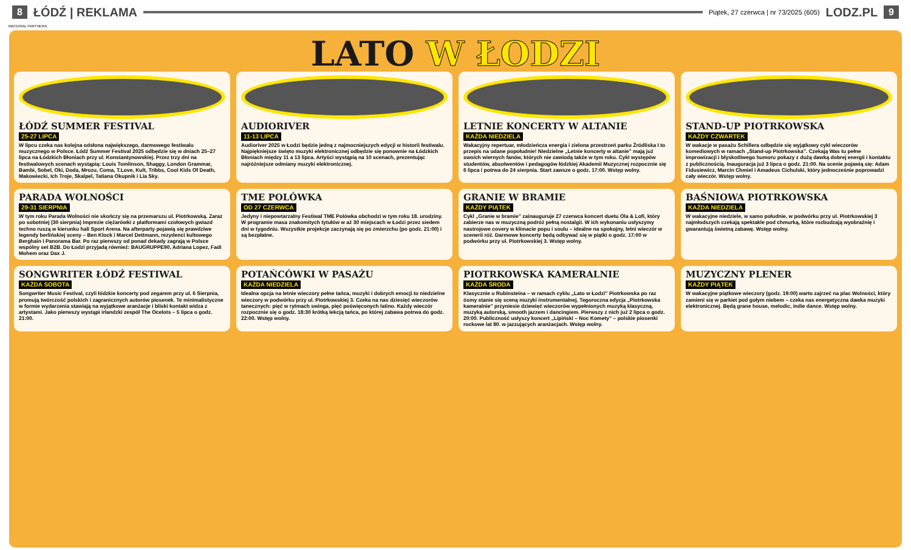8 ŁÓDŹ | REKLAMA Piątek, 27 czerwca | nr 73/2025 (605) LODZ.PL 9
MATERIAŁ PARTNERA
LATO W ŁODZI
ŁÓDŹ SUMMER FESTIVAL
25-27 LIPCA
W lipcu czeka nas kolejna odsłona największego, darmowego festiwalu muzycznego w Polsce. Łódź Summer Festival 2025 odbędzie się w dniach 25–27 lipca na Łódzkich Błoniach przy ul. Konstantynowskiej. Przez trzy dni na festiwalowych scenach wystąpią: Louis Tomlinson, Shaggy, London Grammar, Bambi, Sobel, Oki, Doda, Mrozu, Coma, T.Love, Kult, Tribbs, Cool Kids Of Death, Makowiecki, Ich Troje, Skalpel, Tatiana Okupnik i Lia Sky.
AUDIORIVER
11-13 LIPCA
Audioriver 2025 w Łodzi będzie jedną z najmocniejszych edycji w historii festiwalu. Najpiękniejsze święto muzyki elektronicznej odbędzie się ponownie na Łódzkich Błoniach między 11 a 13 lipca. Artyści wystąpią na 10 scenach, prezentując najróżniejsze odmiany muzyki elektronicznej.
LETNIE KONCERTY W ALTANIE
KAŻDA NIEDZIELA
Wakacyjny repertuar, młodzieńcza energia i zielona przestrzeń parku Źródliska I to przepis na udane popołudnie! Niedzielne „Letnie koncerty w altanie” mają już swoich wiernych fanów, których nie zawiodą także w tym roku. Cykl występów studentów, absolwentów i pedagogów łódzkiej Akademii Muzycznej rozpocznie się 6 lipca i potrwa do 24 sierpnia. Start zawsze o godz. 17:00. Wstęp wolny.
STAND-UP PIOTRKOWSKA
KAŻDY CZWARTEK
W wakacje w pasażu Schillera odbędzie się wyjątkowy cykl wieczorów komediowych w ramach „Stand-up Piotrkowska”. Czekają Was tu pełne improwizacji i błyskotliwego humoru pokazy z dużą dawką dobrej energii i kontaktu z publicznością. Inauguracja już 3 lipca o godz. 21:00. Na scenie pojawią się: Adam Fidusiewicz, Marcin Chmiel i Amadeus Cichulski, który jednocześnie poprowadzi cały wieczór. Wstęp wolny.
PARADA WOLNOŚCI
29-31 SIERPNIA
W tym roku Parada Wolności nie skończy się na przemarszu ul. Piotrkowską. Zaraz po sobotniej (30 sierpnia) imprezie ciężarówki z platformami czołowych gwiazd techno ruszą w kierunku hali Sport Arena. Na afterparty pojawią się prawdziwe legendy berlińskiej sceny – Ben Klock i Marcel Dettmann, rezydenci kultowego Berghain i Panorama Bar. Po raz pierwszy od ponad dekady zagrają w Polsce wspólny set B2B. Do Łodzi przyjadą również: BAUGRUPPE90, Adriana Lopez, Fadi Mohem oraz Dax J.
TME POLÓWKA
OD 27 CZERWCA
Jedyny i niepowtarzalny Festiwal TME Polówka obchodzi w tym roku 18. urodziny. W programie masa znakomitych tytułów w aż 30 miejscach w Łodzi przez siedem dni w tygodniu. Wszystkie projekcje zaczynają się po zmierzchu (po godz. 21:00) i są bezpłatne.
GRANIE W BRAMIE
KAŻDY PIĄTEK
Cykl „Granie w bramie” zainauguruje 27 czerwca koncert duetu Ola & Lofi, który zabierze nas w muzyczną podróż pełną nostalgii. W ich wykonaniu usłyszymy nastrojowe covery w klimacie popu i soulu – idealne na spokojny, letni wieczór w scenerii róż. Darmowe koncerty będą odbywać się w piątki o godz. 17:00 w podwórku przy ul. Piotrkowskiej 3. Wstęp wolny.
BAŚNIOWA PIOTRKOWSKA
KAŻDA NIEDZIELA
W wakacyjne niedziele, w samo południe, w podwórku przy ul. Piotrkowskiej 3 najmłodszych czekają spektakle pod chmurką, które rozbudzają wyobraźnię i gwarantują świetną zabawę. Wstęp wolny.
SONGWRITER ŁÓDŹ FESTIWAL
KAŻDA SOBOTA
Songwriter Music Festival, czyli łódzkie koncerty pod zegarem przy ul. 6 Sierpnia, promują twórczość polskich i zagranicznych autorów piosenek. Te minimalistyczne w formie wydarzenia stawiają na wyjątkowe aranżacje i bliski kontakt widza z artystami. Jako pierwszy wystąpi irlandzki zespół The Ocelots – 5 lipca o godz. 21:00.
POTAŃCÓWKI W PASAŻU
KAŻDA NIEDZIELA
Idealna opcja na letnie wieczory pełne tańca, muzyki i dobrych emocji to niedzielne wieczory w podwórku przy ul. Piotrkowskiej 3. Czeka na nas dziesięć wieczorów tanecznych: pięć w rytmach swinga, pięć poświęconych latino. Każdy wieczór rozpocznie się o godz. 18:30 krótką lekcją tańca, po której zabawa potrwa do godz. 22:00. Wstęp wolny.
PIOTRKOWSKA KAMERALNIE
KAŻDA ŚRODA
Klasycznie u Rubinsteina – w ramach cyklu „Lato w Łodzi” Piotrkowska po raz ósmy stanie się sceną muzyki instrumentalnej. Tegoroczna edycja „Piotrkowska kameralnie” przyniesie dziewięć wieczorów wypełnionych muzyką klasyczną, muzyką autorską, smooth jazzem i dancingiem. Pierwszy z nich już 2 lipca o godz. 20:00. Publiczność usłyszy koncert „Lipiński – Noc Komety” – polskie piosenki rockowe lat 80. w jazzujących aranżacjach. Wstęp wolny.
MUZYCZNY PLENER
KAŻDY PIĄTEK
W wakacyjne piątkowe wieczory (godz. 19:00) warto zajrzeć na plac Wolności, który zamieni się w parkiet pod gołym niebem – czeka nas energetyczna dawka muzyki elektronicznej. Będą grane house, melodic, indie dance. Wstęp wolny.